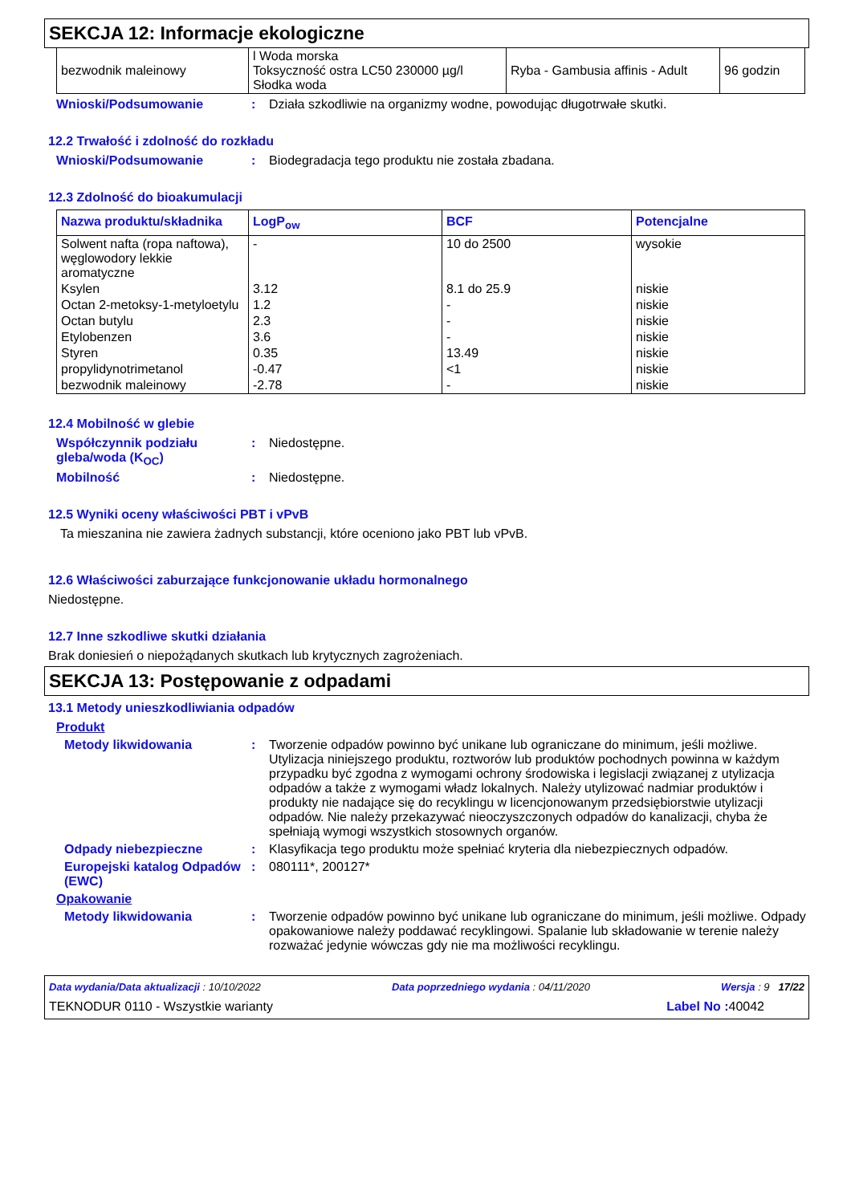SEKCJA 12: Informacje ekologiczne
| bezwodnik maleinowy | l Woda morska Toksyczność ostra LC50 230000 µg/l Słodka woda | Ryba - Gambusia affinis - Adult | 96 godzin |
Wnioski/Podsumowanie: Działa szkodliwie na organizmy wodne, powodując długotrwałe skutki.
12.2 Trwałość i zdolność do rozkładu
Wnioski/Podsumowanie: Biodegradacja tego produktu nie została zbadana.
12.3 Zdolność do bioakumulacji
| Nazwa produktu/składnika | LogP<sub>ow</sub> | BCF | Potencjalne |
| --- | --- | --- | --- |
| Solwent nafta (ropa naftowa), węglowodory lekkie aromatyczne | - | 10 do 2500 | wysokie |
| Ksylen | 3.12 | 8.1 do 25.9 | niskie |
| Octan 2-metoksy-1-metyloetylu | 1.2 | - | niskie |
| Octan butylu | 2.3 | - | niskie |
| Etylobenzen | 3.6 | - | niskie |
| Styren | 0.35 | 13.49 | niskie |
| propylidynotrimetanol | -0.47 | <1 | niskie |
| bezwodnik maleinowy | -2.78 | - | niskie |
12.4 Mobilność w glebie
Współczynnik podziału gleba/woda (K<sub>OC</sub>): Niedostępne.
Mobilność: Niedostępne.
12.5 Wyniki oceny właściwości PBT i vPvB
Ta mieszanina nie zawiera żadnych substancji, które oceniono jako PBT lub vPvB.
12.6 Właściwości zaburzające funkcjonowanie układu hormonalnego
Niedostępne.
12.7 Inne szkodliwe skutki działania
Brak doniesień o niepożądanych skutkach lub krytycznych zagrożeniach.
SEKCJA 13: Postępowanie z odpadami
13.1 Metody unieszkodliwiania odpadów
Produkt
Metody likwidowania: Tworzenie odpadów powinno być unikane lub ograniczane do minimum, jeśli możliwe. Utylizacja niniejszego produktu, roztworów lub produktów pochodnych powinna w każdym przypadku być zgodna z wymogami ochrony środowiska i legislacji związanej z utylizacja odpadów a także z wymogami władz lokalnych. Należy utylizować nadmiar produktów i produkty nie nadające się do recyklingu w licencjonowanym przedsiębiorstwie utylizacji odpadów. Nie należy przekazywać nieoczyszczonych odpadów do kanalizacji, chyba że spełniają wymogi wszystkich stosownych organów.
Odpady niebezpieczne: Klasyfikacja tego produktu może spełniać kryteria dla niebezpiecznych odpadów.
Europejski katalog Odpadów (EWC): 080111*, 200127*
Opakowanie
Metody likwidowania: Tworzenie odpadów powinno być unikane lub ograniczane do minimum, jeśli możliwe. Odpady opakowaniowe należy poddawać recyklingowi. Spalanie lub składowanie w terenie należy rozważać jedynie wówczas gdy nie ma możliwości recyklingu.
Data wydania/Data aktualizacji : 10/10/2022 Data poprzedniego wydania : 04/11/2020 Wersja : 9 17/22
TEKNODUR 0110 - Wszystkie warianty Label No : 40042